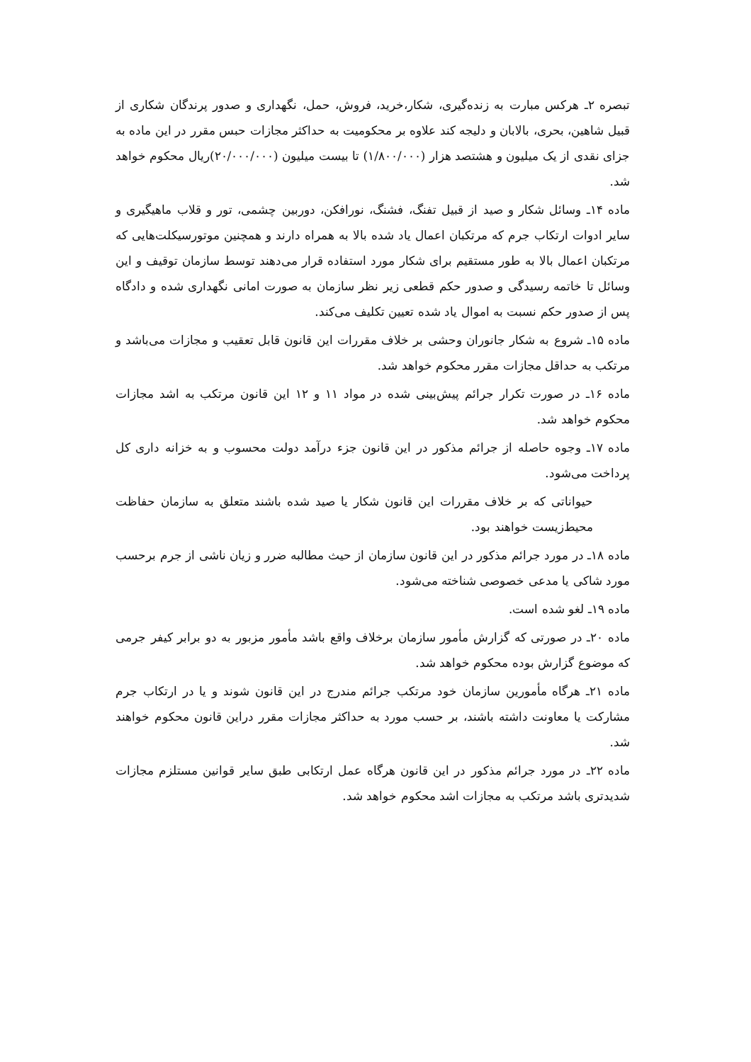تبصره ۲ـ هرکس مبارت به زنده‌گیری، شکار،خرید، فروش، حمل، نگهداری و صدور پرندگان شکاری از قبیل شاهین، بحری، بالابان و دلیجه کند علاوه بر محکومیت به حداکثر مجازات حبس مقرر در این ماده به جزای نقدی از یک میلیون و هشتصد هزار (۱/۸۰۰/۰۰۰) تا بیست میلیون (۲۰/۰۰۰/۰۰۰)ریال محکوم خواهد شد.
ماده ۱۴ـ وسائل شکار و صید از قبیل تفنگ، فشنگ، نورافکن، دوربین چشمی، تور و قلاب ماهیگیری و سایر ادوات ارتکاب جرم که مرتکبان اعمال یاد شده بالا به همراه دارند و همچنین موتورسیکلت‌هایی که مرتکبان اعمال بالا به طور مستقیم برای شکار مورد استفاده قرار می‌دهند توسط سازمان توقیف و این وسائل تا خاتمه رسیدگی و صدور حکم قطعی زیر نظر سازمان به صورت امانی نگهداری شده و دادگاه پس از صدور حکم نسبت به اموال یاد شده تعیین تکلیف می‌کند.
ماده ۱۵ـ شروع به شکار جانوران وحشی بر خلاف مقررات این قانون قابل تعقیب و مجازات می‌باشد و مرتکب به حداقل مجازات مقرر محکوم خواهد شد.
ماده ۱۶ـ در صورت تکرار جرائم پیش‌بینی شده در مواد ۱۱ و ۱۲ این قانون مرتکب به اشد مجازات محکوم خواهد شد.
ماده ۱۷ـ وجوه حاصله از جرائم مذکور در این قانون جزء درآمد دولت محسوب و به خزانه داری کل پرداخت می‌شود.
حیواناتی که بر خلاف مقررات این قانون شکار یا صید شده باشند متعلق به سازمان حفاظت محیط‌زیست خواهند بود.
ماده ۱۸ـ در مورد جرائم مذکور در این قانون سازمان از حیث مطالبه ضرر و زیان ناشی از جرم برحسب مورد شاکی یا مدعی خصوصی شناخته می‌شود.
ماده ۱۹ـ لغو شده است.
ماده ۲۰ـ در صورتی که گزارش مأمور سازمان برخلاف واقع باشد مأمور مزبور به دو برابر کیفر جرمی که موضوع گزارش بوده محکوم خواهد شد.
ماده ۲۱ـ هرگاه مأمورین سازمان خود مرتکب جرائم مندرج در این قانون شوند و یا در ارتکاب جرم مشارکت یا معاونت داشته باشند، بر حسب مورد به حداکثر مجازات مقرر دراین قانون محکوم خواهند شد.
ماده ۲۲ـ در مورد جرائم مذکور در این قانون هرگاه عمل ارتکابی طبق سایر قوانین مستلزم مجازات شدیدتری باشد مرتکب به مجازات اشد محکوم خواهد شد.